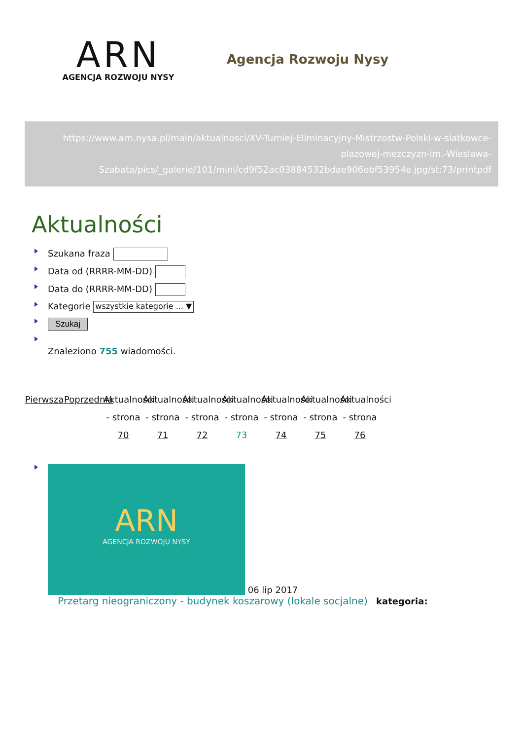ARN
AGENCJA ROZWOJU NYSY
Agencja Rozwoju Nysy
https://www.arn.nysa.pl/main/aktualnosci/XV-Turniej-Eliminacyjny-Mistrzostw-Polski-w-siatkowce-plazowej-mezczyzn-im.-Wieslawa-Szabata/pics/_galerie/101/mini/cd9f52ac03884532bdae906ebf53954e.jpg/st:73/printpdf
Aktualności
Szukana fraza
Data od (RRRR-MM-DD)
Data do (RRRR-MM-DD)
Kategorie wszystkie kategorie ... ▼
Szukaj
Znaleziono 755 wiadomości.
Pierwsza
Poprzednia
Aktualności - strona 70
Aktualności - strona 71
Aktualności - strona 72
Aktualności - strona 73
Aktualności - strona 74
Aktualności - strona 75
Aktualności - strona 76
ARN
AGENCJA ROZWOJU NYSY
06 lip 2017
Przetarg nieograniczony - budynek koszarowy (lokale socjalne) kategoria: